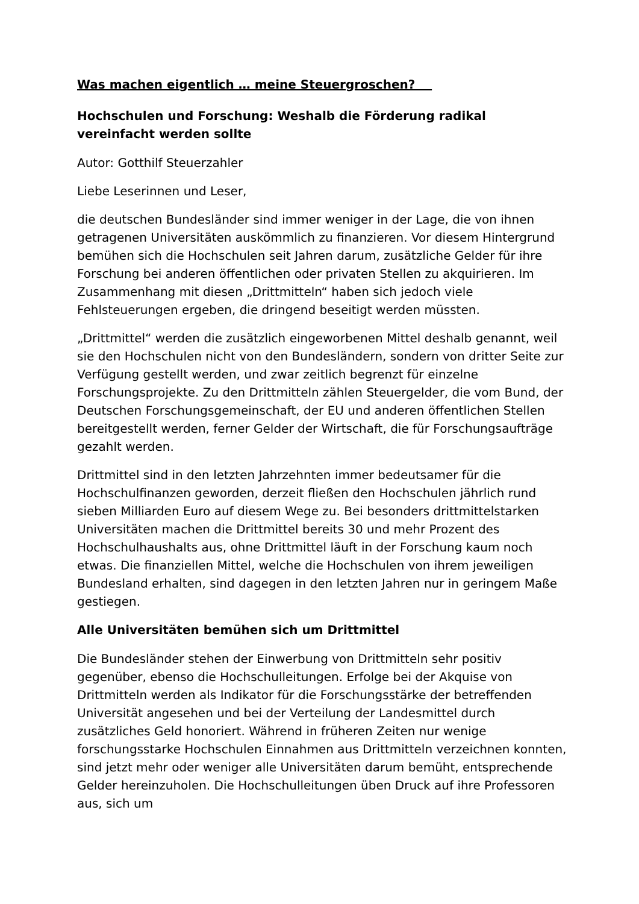Was machen eigentlich … meine Steuergroschen?
Hochschulen und Forschung: Weshalb die Förderung radikal vereinfacht werden sollte
Autor: Gotthilf Steuerzahler
Liebe Leserinnen und Leser,
die deutschen Bundesländer sind immer weniger in der Lage, die von ihnen getragenen Universitäten auskömmlich zu finanzieren. Vor diesem Hintergrund bemühen sich die Hochschulen seit Jahren darum, zusätzliche Gelder für ihre Forschung bei anderen öffentlichen oder privaten Stellen zu akquirieren. Im Zusammenhang mit diesen „Drittmitteln“ haben sich jedoch viele Fehlsteuerungen ergeben, die dringend beseitigt werden müssten.
„Drittmittel“ werden die zusätzlich eingeworbenen Mittel deshalb genannt, weil sie den Hochschulen nicht von den Bundesländern, sondern von dritter Seite zur Verfügung gestellt werden, und zwar zeitlich begrenzt für einzelne Forschungsprojekte. Zu den Drittmitteln zählen Steuergelder, die vom Bund, der Deutschen Forschungsgemeinschaft, der EU und anderen öffentlichen Stellen bereitgestellt werden, ferner Gelder der Wirtschaft, die für Forschungsaufträge gezahlt werden.
Drittmittel sind in den letzten Jahrzehnten immer bedeutsamer für die Hochschulfinanzen geworden, derzeit fließen den Hochschulen jährlich rund sieben Milliarden Euro auf diesem Wege zu. Bei besonders drittmittelstarken Universitäten machen die Drittmittel bereits 30 und mehr Prozent des Hochschulhaushalts aus, ohne Drittmittel läuft in der Forschung kaum noch etwas. Die finanziellen Mittel, welche die Hochschulen von ihrem jeweiligen Bundesland erhalten, sind dagegen in den letzten Jahren nur in geringem Maße gestiegen.
Alle Universitäten bemühen sich um Drittmittel
Die Bundesländer stehen der Einwerbung von Drittmitteln sehr positiv gegenüber, ebenso die Hochschulleitungen. Erfolge bei der Akquise von Drittmitteln werden als Indikator für die Forschungsstärke der betreffenden Universität angesehen und bei der Verteilung der Landesmittel durch zusätzliches Geld honoriert. Während in früheren Zeiten nur wenige forschungsstarke Hochschulen Einnahmen aus Drittmitteln verzeichnen konnten, sind jetzt mehr oder weniger alle Universitäten darum bemüht, entsprechende Gelder hereinzuholen. Die Hochschulleitungen üben Druck auf ihre Professoren aus, sich um